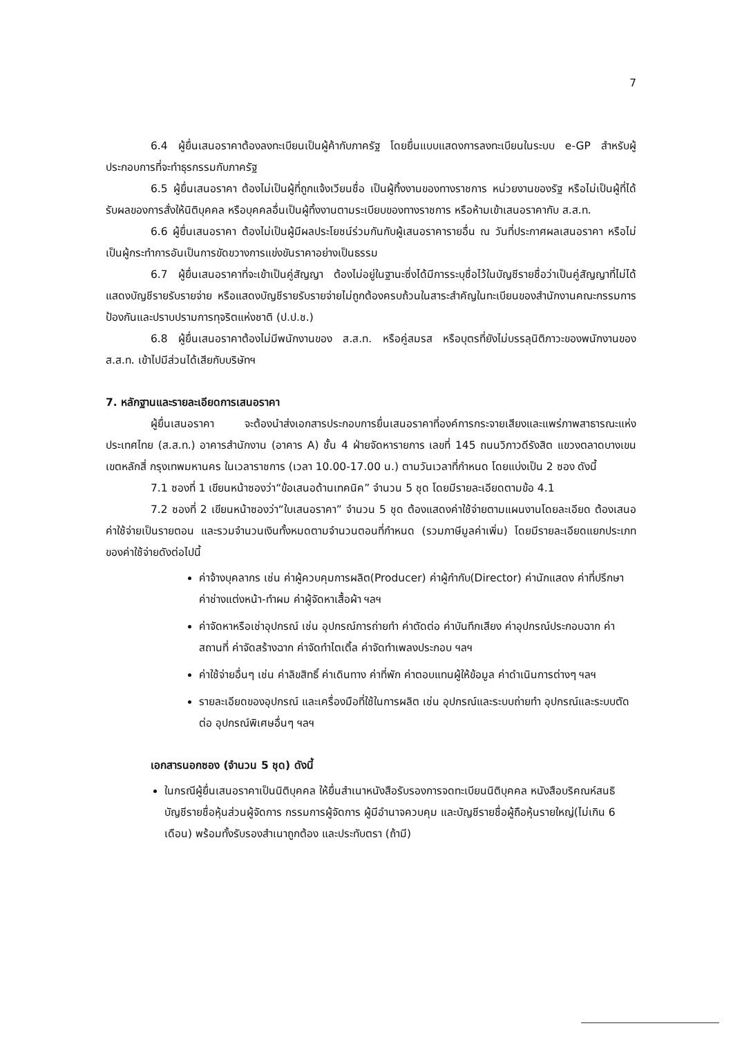7
6.4 ผู้ยื่นเสนอราคาต้องลงทะเบียนเป็นผู้ค้ากับภาครัฐ โดยยื่นแบบแสดงการลงทะเบียนในระบบ e-GP สำหรับผู้ประกอบการที่จะทำธุรกรรมกับภาครัฐ
6.5 ผู้ยื่นเสนอราคา ต้องไม่เป็นผู้ที่ถูกแจ้งเวียนชื่อ เป็นผู้ทิ้งงานของทางราชการ หน่วยงานของรัฐ หรือไม่เป็นผู้ที่ได้รับผลของการสั่งให้นิติบุคคล หรือบุคคลอื่นเป็นผู้ทิ้งงานตามระเบียบของทางราชการ หรือห้ามเข้าเสนอราคากับ ส.ส.ท.
6.6 ผู้ยื่นเสนอราคา ต้องไม่เป็นผู้มีผลประโยชน์ร่วมกันกับผู้เสนอราคารายอื่น ณ วันที่ประกาศผลเสนอราคา หรือไม่เป็นผู้กระทำการอันเป็นการขัดขวางการแข่งขันราคาอย่างเป็นธรรม
6.7 ผู้ยื่นเสนอราคาที่จะเข้าเป็นคู่สัญญา ต้องไม่อยู่ในฐานะซึ่งได้มีการระบุชื่อไว้ในบัญชีรายชื่อว่าเป็นคู่สัญญาที่ไม่ได้แสดงบัญชีรายรับรายจ่าย หรือแสดงบัญชีรายรับรายจ่ายไม่ถูกต้องครบถ้วนในสาระสำคัญในทะเบียนของสำนักงานคณะกรรมการป้องกันและปราบปรามการทุจริตแห่งชาติ (ป.ป.ช.)
6.8 ผู้ยื่นเสนอราคาต้องไม่มีพนักงานของ ส.ส.ท. หรือคู่สมรส หรือบุตรที่ยังไม่บรรลุนิติภาวะของพนักงานของ ส.ส.ท. เข้าไปมีส่วนได้เสียกับบริษัทฯ
7. หลักฐานและรายละเอียดการเสนอราคา
ผู้ยื่นเสนอราคา จะต้องนำส่งเอกสารประกอบการยื่นเสนอราคาที่องค์การกระจายเสียงและแพร่ภาพสาธารณะแห่งประเทศไทย (ส.ส.ท.) อาคารสำนักงาน (อาคาร A) ชั้น 4 ฝ่ายจัดหารายการ เลขที่ 145 ถนนวิภาวดีรังสิต แขวงตลาดบางเขน เขตหลักสี่ กรุงเทพมหานคร ในเวลาราชการ (เวลา 10.00-17.00 น.) ตามวันเวลาที่กำหนด โดยแบ่งเป็น 2 ซอง ดังนี้
7.1 ซองที่ 1 เขียนหน้าซองว่า“ข้อเสนอด้านเทคนิค” จำนวน 5 ชุด โดยมีรายละเอียดตามข้อ 4.1
7.2 ซองที่ 2 เขียนหน้าซองว่า“ใบเสนอราคา” จำนวน 5 ชุด ต้องแสดงค่าใช้จ่ายตามแผนงานโดยละเอียด ต้องเสนอค่าใช้จ่ายเป็นรายตอน และรวมจำนวนเงินทั้งหมดตามจำนวนตอนที่กำหนด (รวมภาษีมูลค่าเพิ่ม) โดยมีรายละเอียดแยกประเภทของค่าใช้จ่ายดังต่อไปนี้
ค่าจ้างบุคลากร เช่น ค่าผู้ควบคุมการผลิต(Producer) ค่าผู้กำกับ(Director) ค่านักแสดง ค่าที่ปรึกษา ค่าช่างแต่งหน้า-ทำผม ค่าผู้จัดหาเสื้อผ้า ฯลฯ
ค่าจัดหาหรือเช่าอุปกรณ์ เช่น อุปกรณ์การถ่ายทำ ค่าตัดต่อ ค่าบันทึกเสียง ค่าอุปกรณ์ประกอบฉาก ค่าสถานที่ ค่าจัดสร้างฉาก ค่าจัดทำไตเติ้ล ค่าจัดทำเพลงประกอบ ฯลฯ
ค่าใช้จ่ายอื่นๆ เช่น ค่าลิขสิทธิ์ ค่าเดินทาง ค่าที่พัก ค่าตอบแทนผู้ให้ข้อมูล ค่าดำเนินการต่างๆ ฯลฯ
รายละเอียดของอุปกรณ์ และเครื่องมือที่ใช้ในการผลิต เช่น อุปกรณ์และระบบถ่ายทำ อุปกรณ์และระบบตัดต่อ อุปกรณ์พิเศษอื่นๆ ฯลฯ
เอกสารนอกซอง (จำนวน 5 ชุด) ดังนี้
ในกรณีผู้ยื่นเสนอราคาเป็นนิติบุคคล ให้ยื่นสำเนาหนังสือรับรองการจดทะเบียนนิติบุคคล หนังสือบริคณห์สนธิ บัญชีรายชื่อหุ้นส่วนผู้จัดการ กรรมการผู้จัดการ ผู้มีอำนาจควบคุม และบัญชีรายชื่อผู้ถือหุ้นรายใหญ่(ไม่เกิน 6 เดือน) พร้อมทั้งรับรองสำเนาถูกต้อง และประทับตรา (ถ้ามี)